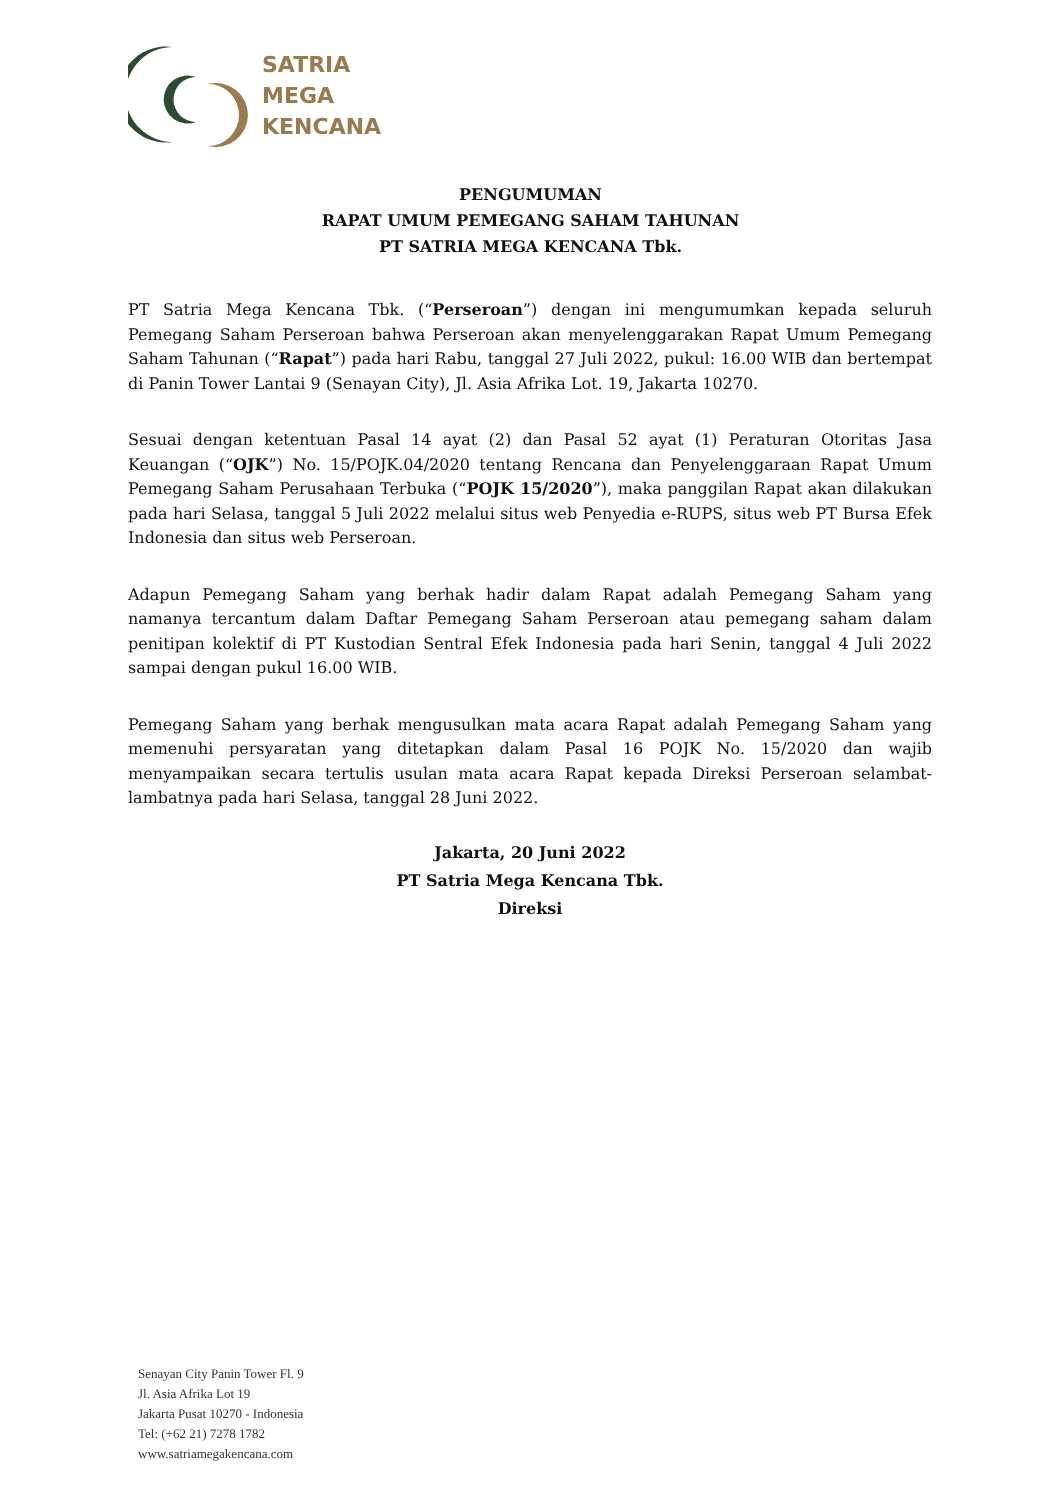SATRIA
MEGA
KENCANA
PENGUMUMAN
RAPAT UMUM PEMEGANG SAHAM TAHUNAN
PT SATRIA MEGA KENCANA Tbk.
PT Satria Mega Kencana Tbk. (“Perseroan”) dengan ini mengumumkan kepada seluruh Pemegang Saham Perseroan bahwa Perseroan akan menyelenggarakan Rapat Umum Pemegang Saham Tahunan (“Rapat”) pada hari Rabu, tanggal 27 Juli 2022, pukul: 16.00 WIB dan bertempat di Panin Tower Lantai 9 (Senayan City), Jl. Asia Afrika Lot. 19, Jakarta 10270.
Sesuai dengan ketentuan Pasal 14 ayat (2) dan Pasal 52 ayat (1) Peraturan Otoritas Jasa Keuangan (“OJK”) No. 15/POJK.04/2020 tentang Rencana dan Penyelenggaraan Rapat Umum Pemegang Saham Perusahaan Terbuka (“POJK 15/2020”), maka panggilan Rapat akan dilakukan pada hari Selasa, tanggal 5 Juli 2022 melalui situs web Penyedia e-RUPS, situs web PT Bursa Efek Indonesia dan situs web Perseroan.
Adapun Pemegang Saham yang berhak hadir dalam Rapat adalah Pemegang Saham yang namanya tercantum dalam Daftar Pemegang Saham Perseroan atau pemegang saham dalam penitipan kolektif di PT Kustodian Sentral Efek Indonesia pada hari Senin, tanggal 4 Juli 2022 sampai dengan pukul 16.00 WIB.
Pemegang Saham yang berhak mengusulkan mata acara Rapat adalah Pemegang Saham yang memenuhi persyaratan yang ditetapkan dalam Pasal 16 POJK No. 15/2020 dan wajib menyampaikan secara tertulis usulan mata acara Rapat kepada Direksi Perseroan selambat-lambatnya pada hari Selasa, tanggal 28 Juni 2022.
Jakarta, 20 Juni 2022
PT Satria Mega Kencana Tbk.
Direksi
Senayan City Panin Tower Fl. 9
Jl. Asia Afrika Lot 19
Jakarta Pusat 10270 - Indonesia
Tel: (+62 21) 7278 1782
www.satriamegakencana.com